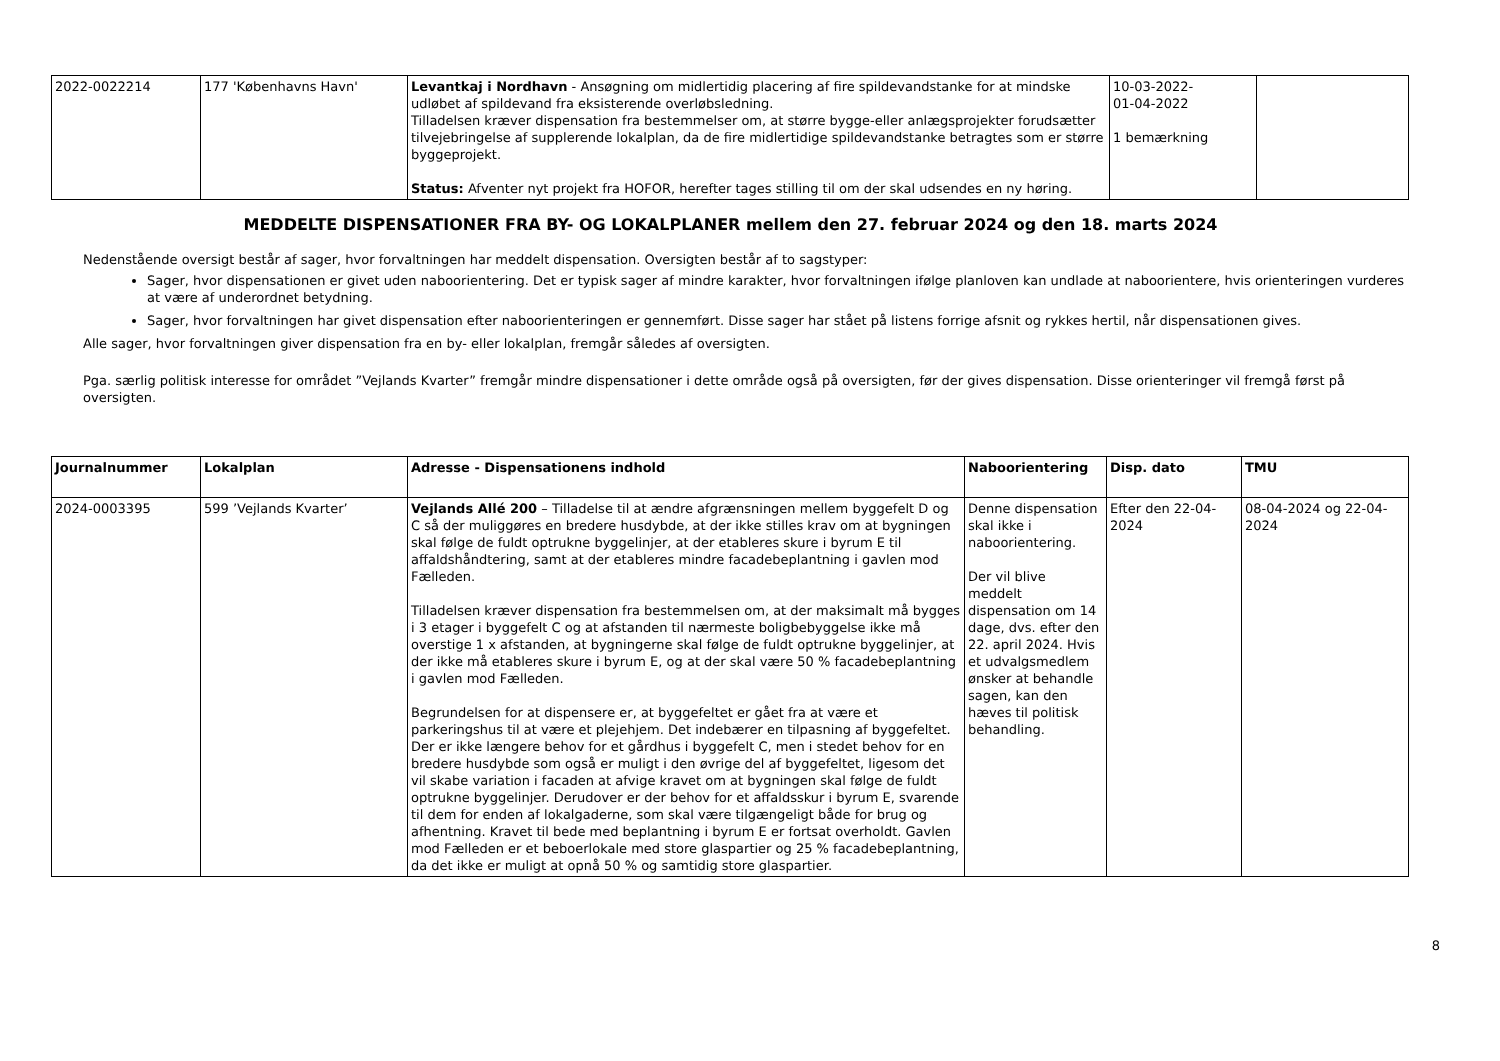| 2022-0022214 | 177 'Københavns Havn' | Levantkaj i Nordhavn - Ansøgning om midlertidig placering af fire spildevandstanke for at mindske udløbet af spildevand fra eksisterende overløbsledning. Tilladelsen kræver dispensation fra bestemmelser om, at større bygge-eller anlægsprojekter forudsætter tilvejebringelse af supplerende lokalplan, da de fire midlertidige spildevandstanke betragtes som er større byggeprojekt. Status: Afventer nyt projekt fra HOFOR, herefter tages stilling til om der skal udsendes en ny høring. | 10-03-2022- 01-04-2022 1 bemærkning | |
MEDDELTE DISPENSATIONER FRA BY- OG LOKALPLANER mellem den 27. februar 2024 og den 18. marts 2024
Nedenstående oversigt består af sager, hvor forvaltningen har meddelt dispensation. Oversigten består af to sagstyper:
Sager, hvor dispensationen er givet uden naboorientering. Det er typisk sager af mindre karakter, hvor forvaltningen ifølge planloven kan undlade at naboorientere, hvis orienteringen vurderes at være af underordnet betydning.
Sager, hvor forvaltningen har givet dispensation efter naboorienteringen er gennemført. Disse sager har stået på listens forrige afsnit og rykkes hertil, når dispensationen gives.
Alle sager, hvor forvaltningen giver dispensation fra en by- eller lokalplan, fremgår således af oversigten.
Pga. særlig politisk interesse for området ”Vejlands Kvarter” fremgår mindre dispensationer i dette område også på oversigten, før der gives dispensation. Disse orienteringer vil fremgå først på oversigten.
| Journalnummer | Lokalplan | Adresse - Dispensationens indhold | Naboorientering | Disp. dato | TMU |
| --- | --- | --- | --- | --- | --- |
| 2024-0003395 | 599 ’Vejlands Kvarter’ | Vejlands Allé 200 – Tilladelse til at ændre afgrænsningen mellem byggefelt D og C så der muliggøres en bredere husdybde, at der ikke stilles krav om at bygningen skal følge de fuldt optrukne byggelinjer, at der etableres skure i byrum E til affaldshåndtering, samt at der etableres mindre facadebeplantning i gavlen mod Fælleden. Tilladelsen kræver dispensation fra bestemmelsen om, at der maksimalt må bygges i 3 etager i byggefelt C og at afstanden til nærmeste boligbebyggelse ikke må overstige 1 x afstanden, at bygningerne skal følge de fuldt optrukne byggelinjer, at der ikke må etableres skure i byrum E, og at der skal være 50 % facadebeplantning i gavlen mod Fælleden. Begrundelsen for at dispensere er, at byggefeltet er gået fra at være et parkeringshus til at være et plejehjem. Det indebærer en tilpasning af byggefeltet. Der er ikke længere behov for et gårdhus i byggefelt C, men i stedet behov for en bredere husdybde som også er muligt i den øvrige del af byggefeltet, ligesom det vil skabe variation i facaden at afvige kravet om at bygningen skal følge de fuldt optrukne byggelinjer. Derudover er der behov for et affaldsskur i byrum E, svarende til dem for enden af lokalgaderne, som skal være tilgængeligt både for brug og afhentning. Kravet til bede med beplantning i byrum E er fortsat overholdt. Gavlen mod Fælleden er et beboerlokale med store glaspartier og 25 % facadebeplantning, da det ikke er muligt at opnå 50 % og samtidig store glaspartier. | Denne dispensation skal ikke i naboorientering. Der vil blive meddelt dispensation om 14 dage, dvs. efter den 22. april 2024. Hvis et udvalgsmedlem ønsker at behandle sagen, kan den hæves til politisk behandling. | Efter den 22-04-2024 | 08-04-2024 og 22-04-2024 |
8